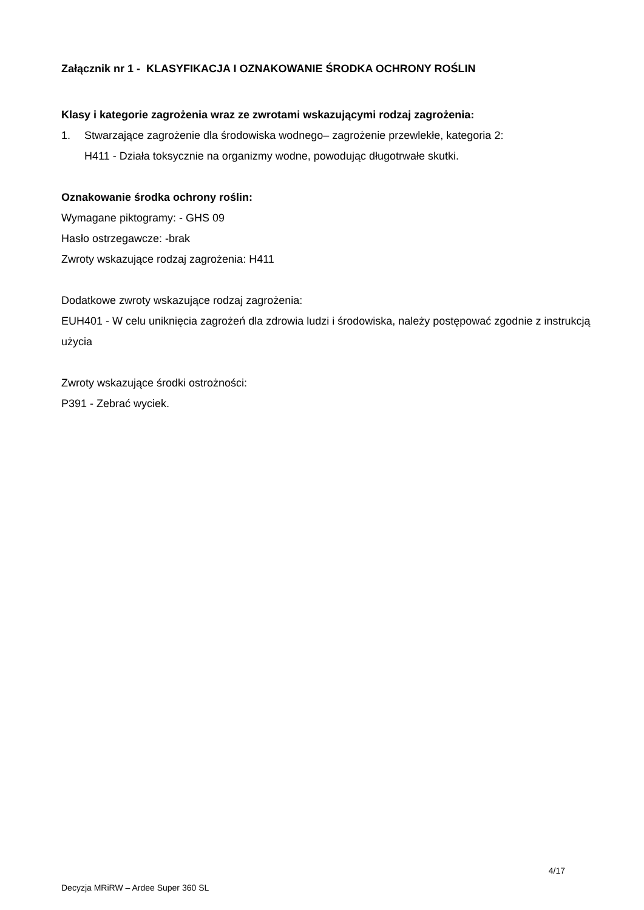Załącznik nr 1 - KLASYFIKACJA I OZNAKOWANIE ŚRODKA OCHRONY ROŚLIN
Klasy i kategorie zagrożenia wraz ze zwrotami wskazującymi rodzaj zagrożenia:
1. Stwarzające zagrożenie dla środowiska wodnego– zagrożenie przewlekłe, kategoria 2:
H411 - Działa toksycznie na organizmy wodne, powodując długotrwałe skutki.
Oznakowanie środka ochrony roślin:
Wymagane piktogramy: - GHS 09
Hasło ostrzegawcze: -brak
Zwroty wskazujące rodzaj zagrożenia: H411
Dodatkowe zwroty wskazujące rodzaj zagrożenia:
EUH401 - W celu uniknięcia zagrożeń dla zdrowia ludzi i środowiska, należy postępować zgodnie z instrukcją użycia
Zwroty wskazujące środki ostrożności:
P391 - Zebrać wyciek.
4/17
Decyzja MRiRW – Ardee Super 360 SL